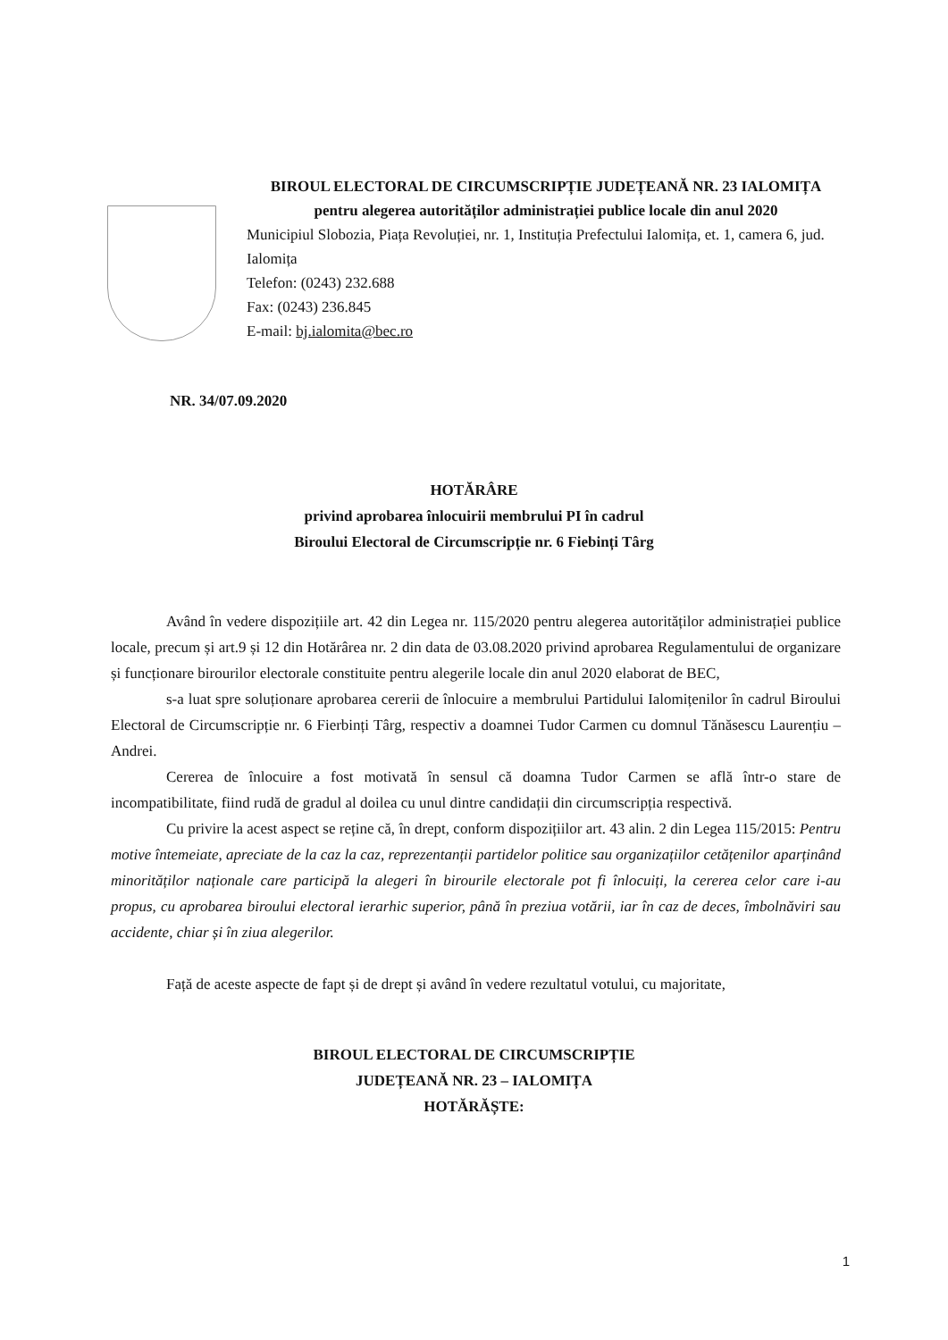BIROUL ELECTORAL DE CIRCUMSCRIPȚIE JUDEȚEANĂ NR. 23 IALOMIȚA
pentru alegerea autorităților administrației publice locale din anul 2020
Municipiul Slobozia, Piața Revoluției, nr. 1, Instituția Prefectului Ialomița, et. 1, camera 6, jud. Ialomița
Telefon: (0243) 232.688
Fax: (0243) 236.845
E-mail: bj.ialomita@bec.ro
NR. 34/07.09.2020
HOTĂRÂRE
privind aprobarea înlocuirii membrului PI în cadrul
Biroului Electoral de Circumscripție nr. 6 Fiebinți Târg
Având în vedere dispozițiile art. 42 din Legea nr. 115/2020 pentru alegerea autorităților administrației publice locale, precum și art.9 și 12 din Hotărârea nr. 2 din data de 03.08.2020 privind aprobarea Regulamentului de organizare și funcționare birourilor electorale constituite pentru alegerile locale din anul 2020 elaborat de BEC,
s-a luat spre soluționare aprobarea cererii de înlocuire a membrului Partidului Ialomițenilor în cadrul Biroului Electoral de Circumscripție nr. 6 Fierbinți Târg, respectiv a doamnei Tudor Carmen cu domnul Tănăsescu Laurențiu – Andrei.
Cererea de înlocuire a fost motivată în sensul că doamna Tudor Carmen se află într-o stare de incompatibilitate, fiind rudă de gradul al doilea cu unul dintre candidații din circumscripția respectivă.
Cu privire la acest aspect se reține că, în drept, conform dispozițiilor art. 43 alin. 2 din Legea 115/2015: Pentru motive întemeiate, apreciate de la caz la caz, reprezentanții partidelor politice sau organizațiilor cetățenilor aparținând minorităților naționale care participă la alegeri în birourile electorale pot fi înlocuiți, la cererea celor care i-au propus, cu aprobarea biroului electoral ierarhic superior, până în preziua votării, iar în caz de deces, îmbolnăviri sau accidente, chiar și în ziua alegerilor.
Față de aceste aspecte de fapt și de drept și având în vedere rezultatul votului, cu majoritate,
BIROUL ELECTORAL DE CIRCUMSCRIPȚIE
JUDEȚEANĂ NR. 23 – IALOMIȚA
HOTĂRĂȘTE:
1